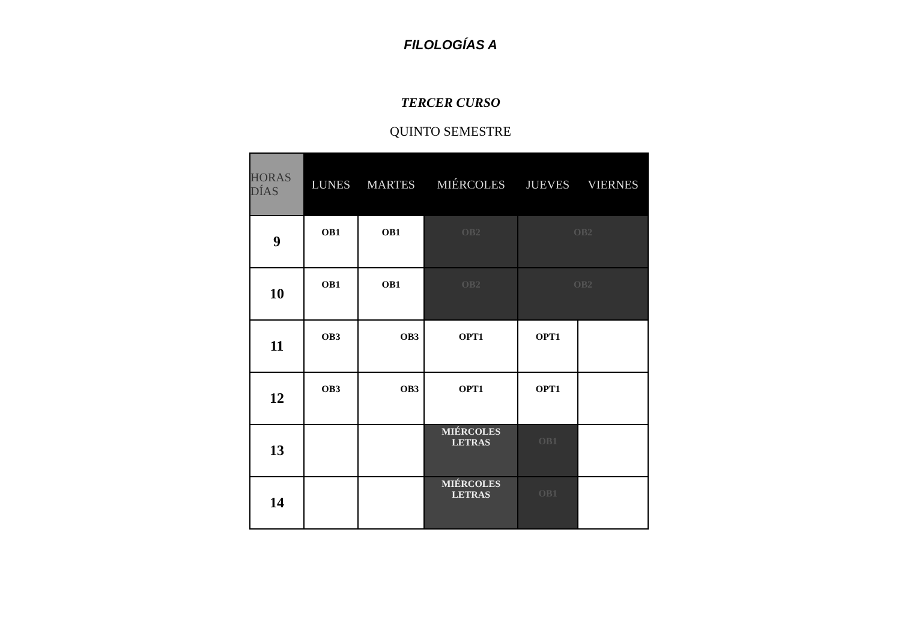FILOLOGÍAS A
TERCER CURSO
QUINTO SEMESTRE
| HORAS DÍAS | LUNES | MARTES | MIÉRCOLES | JUEVES | VIERNES |
| --- | --- | --- | --- | --- | --- |
| 9 | OB1 | OB1 | OB2 | OB2 | |
| 10 | OB1 | OB1 | OB2 | OB2 | |
| 11 | OB3 | OB3 | OPT1 | OPT1 | |
| 12 | OB3 | OB3 | OPT1 | OPT1 | |
| 13 | | | MIÉRCOLES LETRAS | OB1 | |
| 14 | | | MIÉRCOLES LETRAS | OB1 | |